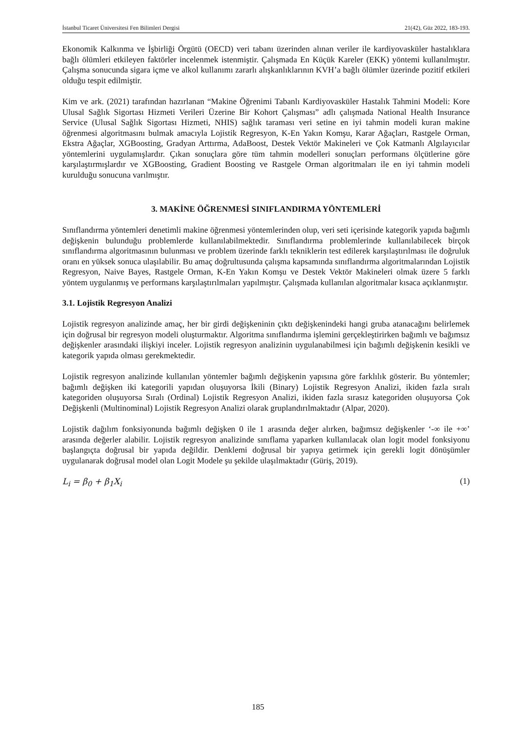İstanbul Ticaret Üniversitesi Fen Bilimleri Dergisi 21(42), Güz 2022, 183-193.
Ekonomik Kalkınma ve İşbirliği Örgütü (OECD) veri tabanı üzerinden alınan veriler ile kardiyovasküler hastalıklara bağlı ölümleri etkileyen faktörler incelenmek istenmiştir. Çalışmada En Küçük Kareler (EKK) yöntemi kullanılmıştır. Çalışma sonucunda sigara içme ve alkol kullanımı zararlı alışkanlıklarının KVH’a bağlı ölümler üzerinde pozitif etkileri olduğu tespit edilmiştir.
Kim ve ark. (2021) tarafından hazırlanan “Makine Öğrenimi Tabanlı Kardiyovasküler Hastalık Tahmini Modeli: Kore Ulusal Sağlık Sigortası Hizmeti Verileri Üzerine Bir Kohort Çalışması” adlı çalışmada National Health Insurance Service (Ulusal Sağlık Sigortası Hizmeti, NHIS) sağlık taraması veri setine en iyi tahmin modeli kuran makine öğrenmesi algoritmasını bulmak amacıyla Lojistik Regresyon, K-En Yakın Komşu, Karar Ağaçları, Rastgele Orman, Ekstra Ağaçlar, XGBoosting, Gradyan Arttırma, AdaBoost, Destek Vektör Makineleri ve Çok Katmanlı Algılayıcılar yöntemlerini uygulamışlardır. Çıkan sonuçlara göre tüm tahmin modelleri sonuçları performans ölçütlerine göre karşılaştırmışlardır ve XGBoosting, Gradient Boosting ve Rastgele Orman algoritmaları ile en iyi tahmin modeli kurulduğu sonucuna varılmıştır.
3. MAKİNE ÖĞRENMESİ SINIFLANDIRMA YÖNTEMLERİ
Sınıflandırma yöntemleri denetimli makine öğrenmesi yöntemlerinden olup, veri seti içerisinde kategorik yapıda bağımlı değişkenin bulunduğu problemlerde kullanılabilmektedir. Sınıflandırma problemlerinde kullanılabilecek birçok sınıflandırma algoritmasının bulunması ve problem üzerinde farklı tekniklerin test edilerek karşılaştırılması ile doğruluk oranı en yüksek sonuca ulaşılabilir. Bu amaç doğrultusunda çalışma kapsamında sınıflandırma algoritmalarından Lojistik Regresyon, Naive Bayes, Rastgele Orman, K-En Yakın Komşu ve Destek Vektör Makineleri olmak üzere 5 farklı yöntem uygulanmış ve performans karşılaştırılmaları yapılmıştır. Çalışmada kullanılan algoritmalar kısaca açıklanmıştır.
3.1. Lojistik Regresyon Analizi
Lojistik regresyon analizinde amaç, her bir girdi değişkeninin çıktı değişkenindeki hangi gruba atanacağını belirlemek için doğrusal bir regresyon modeli oluşturmaktır. Algoritma sınıflandırma işlemini gerçekleştirirken bağımlı ve bağımsız değişkenler arasındaki ilişkiyi inceler. Lojistik regresyon analizinin uygulanabilmesi için bağımlı değişkenin kesikli ve kategorik yapıda olması gerekmektedir.
Lojistik regresyon analizinde kullanılan yöntemler bağımlı değişkenin yapısına göre farklılık gösterir. Bu yöntemler; bağımlı değişken iki kategorili yapıdan oluşuyorsa İkili (Binary) Lojistik Regresyon Analizi, ikiden fazla sıralı kategoriden oluşuyorsa Sıralı (Ordinal) Lojistik Regresyon Analizi, ikiden fazla sırasız kategoriden oluşuyorsa Çok Değişkenli (Multinominal) Lojistik Regresyon Analizi olarak gruplandırılmaktadır (Alpar, 2020).
Lojistik dağılım fonksiyonunda bağımlı değişken 0 ile 1 arasında değer alırken, bağımsız değişkenler ‘-∞ ile +∞’ arasında değerler alabilir. Lojistik regresyon analizinde sınıflama yaparken kullanılacak olan logit model fonksiyonu başlangıçta doğrusal bir yapıda değildir. Denklemi doğrusal bir yapıya getirmek için gerekli logit dönüşümler uygulanarak doğrusal model olan Logit Modele şu şekilde ulaşılmaktadır (Güriş, 2019).
L<sub>i</sub> = β<sub>0</sub> + β<sub>1</sub>X<sub>i</sub> (1)
185